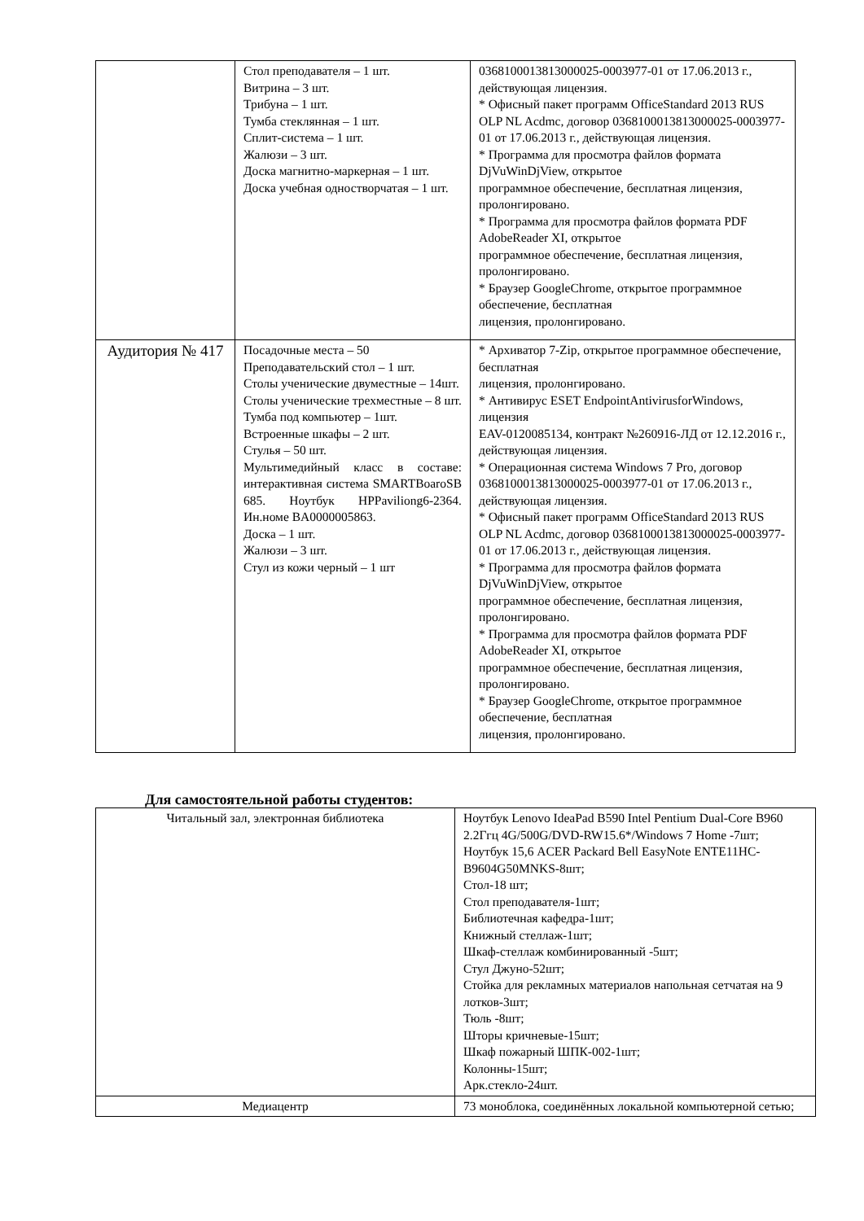| | Стол преподавателя – 1 шт. Витрина – 3 шт. Трибуна – 1 шт. Тумба стеклянная – 1 шт. Сплит-система – 1 шт. Жалюзи – 3 шт. Доска магнитно-маркерная – 1 шт. Доска учебная одностворчатая – 1 шт. | 0368100013813000025-0003977-01 от 17.06.2013 г., действующая лицензия. * Офисный пакет программ OfficeStandard 2013 RUS OLP NL Acdmc, договор 0368100013813000025-0003977-01 от 17.06.2013 г., действующая лицензия. * Программа для просмотра файлов формата DjVuWinDjView, открытое программное обеспечение, бесплатная лицензия, пролонгировано. * Программа для просмотра файлов формата PDF AdobeReader XI, открытое программное обеспечение, бесплатная лицензия, пролонгировано. * Браузер GoogleChrome, открытое программное обеспечение, бесплатная лицензия, пролонгировано. |
| Аудитория № 417 | Посадочные места – 50 Преподавательский стол – 1 шт. Столы ученические двуместные – 14шт. Столы ученические трехместные – 8 шт. Тумба под компьютер – 1шт. Встроенные шкафы – 2 шт. Стулья – 50 шт. Мультимедийный класс в составе: интерактивная система SMARTBoaroSB 685. Ноутбук HPPaviliong6-2364. Ин.номе BA0000005863. Доска – 1 шт. Жалюзи – 3 шт. Стул из кожи черный – 1 шт | * Архиватор 7-Zip, открытое программное обеспечение, бесплатная лицензия, пролонгировано. * Антивирус ESET EndpointAntivirusforWindows, лицензия EAV-0120085134, контракт №260916-ЛД от 12.12.2016 г., действующая лицензия. * Операционная система Windows 7 Pro, договор 0368100013813000025-0003977-01 от 17.06.2013 г., действующая лицензия. * Офисный пакет программ OfficeStandard 2013 RUS OLP NL Acdmc, договор 0368100013813000025-0003977-01 от 17.06.2013 г., действующая лицензия. * Программа для просмотра файлов формата DjVuWinDjView, открытое программное обеспечение, бесплатная лицензия, пролонгировано. * Программа для просмотра файлов формата PDF AdobeReader XI, открытое программное обеспечение, бесплатная лицензия, пролонгировано. * Браузер GoogleChrome, открытое программное обеспечение, бесплатная лицензия, пролонгировано. |
Для самостоятельной работы студентов:
| Читальный зал, электронная библиотека | Ноутбук Lenovo IdeaPad B590 Intel Pentium Dual-Core B960 2.2Ггц 4G/500G/DVD-RW15.6*/Windows 7 Home -7шт; Ноутбук 15,6 ACER Packard Bell EasyNote ENTE11HC-B9604G50MNKS-8шт; Стол-18 шт; Стол преподавателя-1шт; Библиотечная кафедра-1шт; Книжный стеллаж-1шт; Шкаф-стеллаж комбинированный -5шт; Стул Джуно-52шт; Стойка для рекламных материалов напольная сетчатая на 9 лотков-3шт; Тюль -8шт; Шторы кричневые-15шт; Шкаф пожарный ШПК-002-1шт; Колонны-15шт; Арк.стекло-24шт. |
| Медиацентр | 73 моноблока, соединённых локальной компьютерной сетью; |